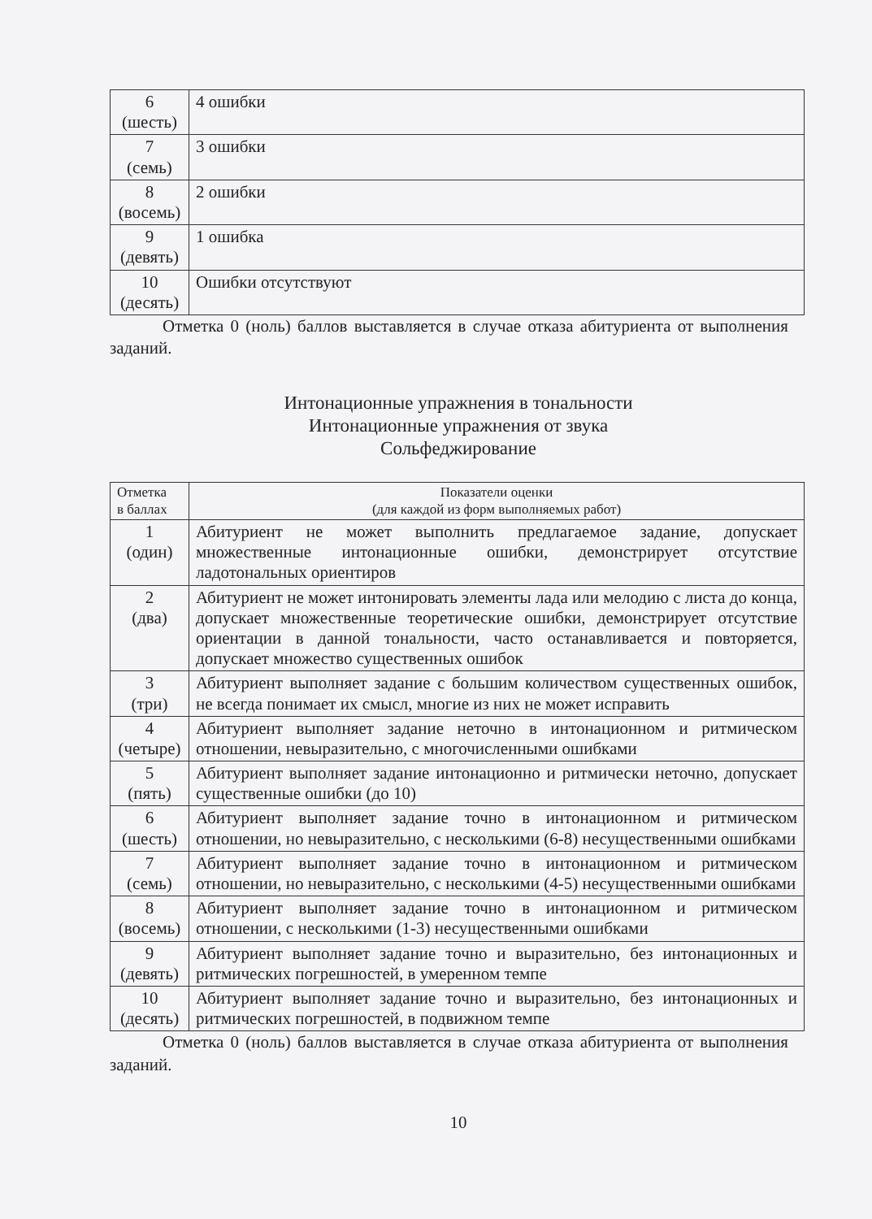| 6 (шесть) | 4 ошибки |
| 7 (семь) | 3 ошибки |
| 8 (восемь) | 2 ошибки |
| 9 (девять) | 1 ошибка |
| 10 (десять) | Ошибки отсутствуют |
Отметка 0 (ноль) баллов выставляется в случае отказа абитуриента от выполнения заданий.
Интонационные упражнения в тональности
Интонационные упражнения от звука
Сольфеджирование
| Отметка в баллах | Показатели оценки (для каждой из форм выполняемых работ) |
| --- | --- |
| 1 (один) | Абитуриент не может выполнить предлагаемое задание, допускает множественные интонационные ошибки, демонстрирует отсутствие ладотональных ориентиров |
| 2 (два) | Абитуриент не может интонировать элементы лада или мелодию с листа до конца, допускает множественные теоретические ошибки, демонстрирует отсутствие ориентации в данной тональности, часто останавливается и повторяется, допускает множество существенных ошибок |
| 3 (три) | Абитуриент выполняет задание с большим количеством существенных ошибок, не всегда понимает их смысл, многие из них не может исправить |
| 4 (четыре) | Абитуриент выполняет задание неточно в интонационном и ритмическом отношении, невыразительно, с многочисленными ошибками |
| 5 (пять) | Абитуриент выполняет задание интонационно и ритмически неточно, допускает существенные ошибки (до 10) |
| 6 (шесть) | Абитуриент выполняет задание точно в интонационном и ритмическом отношении, но невыразительно, с несколькими (6-8) несущественными ошибками |
| 7 (семь) | Абитуриент выполняет задание точно в интонационном и ритмическом отношении, но невыразительно, с несколькими (4-5) несущественными ошибками |
| 8 (восемь) | Абитуриент выполняет задание точно в интонационном и ритмическом отношении, с несколькими (1-3) несущественными ошибками |
| 9 (девять) | Абитуриент выполняет задание точно и выразительно, без интонационных и ритмических погрешностей, в умеренном темпе |
| 10 (десять) | Абитуриент выполняет задание точно и выразительно, без интонационных и ритмических погрешностей, в подвижном темпе |
Отметка 0 (ноль) баллов выставляется в случае отказа абитуриента от выполнения заданий.
10